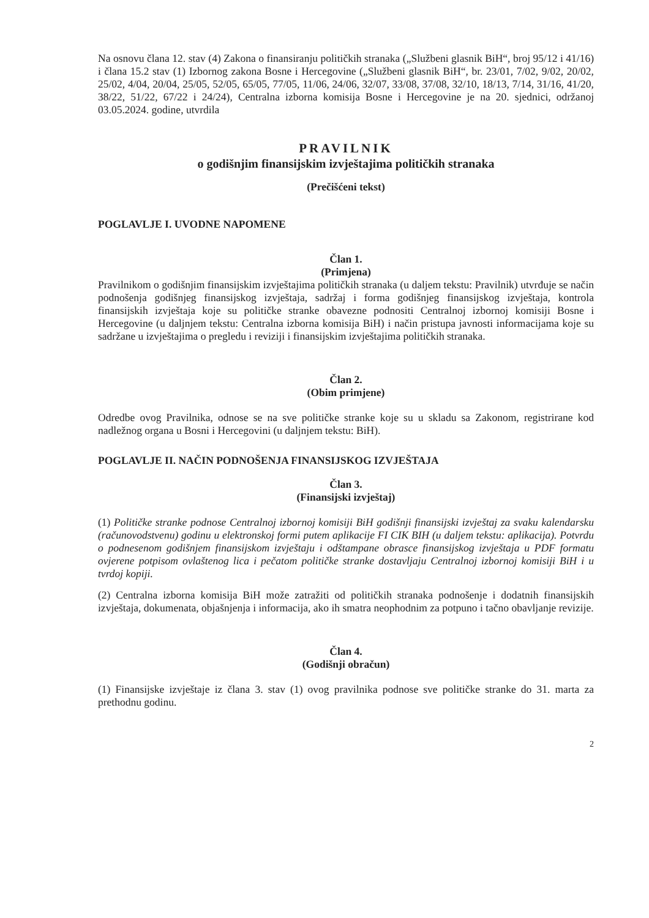Na osnovu člana 12. stav (4) Zakona o finansiranju političkih stranaka („Službeni glasnik BiH“, broj 95/12 i 41/16) i člana 15.2 stav (1) Izbornog zakona Bosne i Hercegovine („Službeni glasnik BiH“, br. 23/01, 7/02, 9/02, 20/02, 25/02, 4/04, 20/04, 25/05, 52/05, 65/05, 77/05, 11/06, 24/06, 32/07, 33/08, 37/08, 32/10, 18/13, 7/14, 31/16, 41/20, 38/22, 51/22, 67/22 i 24/24), Centralna izborna komisija Bosne i Hercegovine je na 20. sjednici, održanoj 03.05.2024. godine, utvrdila
PRAVILNIK
o godišnjim finansijskim izvještajima političkih stranaka
(Prečišćeni tekst)
POGLAVLJE I. UVODNE NAPOMENE
Član 1.
(Primjena)
Pravilnikom o godišnjim finansijskim izvještajima političkih stranaka (u daljem tekstu: Pravilnik) utvrđuje se način podnošenja godišnjeg finansijskog izvještaja, sadržaj i forma godišnjeg finansijskog izvještaja, kontrola finansijskih izvještaja koje su političke stranke obavezne podnositi Centralnoj izbornoj komisiji Bosne i Hercegovine (u daljnjem tekstu: Centralna izborna komisija BiH) i način pristupa javnosti informacijama koje su sadržane u izvještajima o pregledu i reviziji i finansijskim izvještajima političkih stranaka.
Član 2.
(Obim primjene)
Odredbe ovog Pravilnika, odnose se na sve političke stranke koje su u skladu sa Zakonom, registrirane kod nadležnog organa u Bosni i Hercegovini (u daljnjem tekstu: BiH).
POGLAVLJE II. NAČIN PODNOŠENJA FINANSIJSKOG IZVJEŠTAJA
Član 3.
(Finansijski izvještaj)
(1) Političke stranke podnose Centralnoj izbornoj komisiji BiH godišnji finansijski izvještaj za svaku kalendarsku (računovodstvenu) godinu u elektronskoj formi putem aplikacije FI CIK BIH (u daljem tekstu: aplikacija). Potvrdu o podnesenom godišnjem finansijskom izvještaju i odštampane obrasce finansijskog izvještaja u PDF formatu ovjerene potpisom ovlaštenog lica i pečatom političke stranke dostavljaju Centralnoj izbornoj komisiji BiH i u tvrdoj kopiji.
(2) Centralna izborna komisija BiH može zatražiti od političkih stranaka podnošenje i dodatnih finansijskih izvještaja, dokumenata, objašnjenja i informacija, ako ih smatra neophodnim za potpuno i tačno obavljanje revizije.
Član 4.
(Godišnji obračun)
(1) Finansijske izvještaje iz člana 3. stav (1) ovog pravilnika podnose sve političke stranke do 31. marta za prethodnu godinu.
2